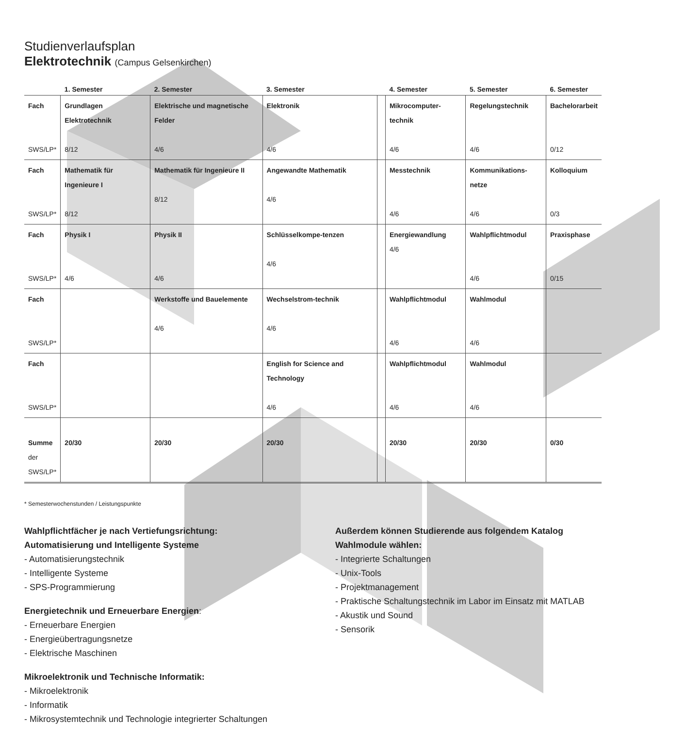Studienverlaufsplan
Elektrotechnik (Campus Gelsenkirchen)
| | 1. Semester | 2. Semester | 3. Semester | | 4. Semester | 5. Semester | 6. Semester |
| --- | --- | --- | --- | --- | --- | --- | --- |
| Fach SWS/LP* | Grundlagen Elektrotechnik 8/12 | Elektrische und magnetische Felder 4/6 | Elektronik 4/6 | | Mikrocomputer-technik 4/6 | Regelungstechnik 4/6 | Bachelorarbeit 0/12 |
| Fach SWS/LP* | Mathematik für Ingenieure I 8/12 | Mathematik für Ingenieure II 8/12 | Angewandte Mathematik 4/6 | | Messtechnik 4/6 | Kommunikations-netze 4/6 | Kolloquium 0/3 |
| Fach SWS/LP* | Physik I 4/6 | Physik II 4/6 | Schlüsselkompe-tenzen 4/6 | | Energiewandlung 4/6 | Wahlpflichtmodul 4/6 | Praxisphase 0/15 |
| Fach SWS/LP* | | Werkstoffe und Bauelemente 4/6 | Wechselstrom-technik 4/6 | | Wahlpflichtmodul 4/6 | Wahlmodul 4/6 | |
| Fach SWS/LP* | | | English for Science and Technology 4/6 | | Wahlpflichtmodul 4/6 | Wahlmodul 4/6 | |
| Summe der SWS/LP* | 20/30 | 20/30 | 20/30 | | 20/30 | 20/30 | 0/30 |
* Semesterwochenstunden / Leistungspunkte
Wahlpflichtfächer je nach Vertiefungsrichtung:
Automatisierung und Intelligente Systeme
- Automatisierungstechnik
- Intelligente Systeme
- SPS-Programmierung
Energietechnik und Erneuerbare Energien:
- Erneuerbare Energien
- Energieübertragungsnetze
- Elektrische Maschinen
Mikroelektronik und Technische Informatik:
- Mikroelektronik
- Informatik
- Mikrosystemtechnik und Technologie integrierter Schaltungen
Außerdem können Studierende aus folgendem Katalog
Wahlmodule wählen:
- Integrierte Schaltungen
- Unix-Tools
- Projektmanagement
- Praktische Schaltungstechnik im Labor im Einsatz mit MATLAB
- Akustik und Sound
- Sensorik